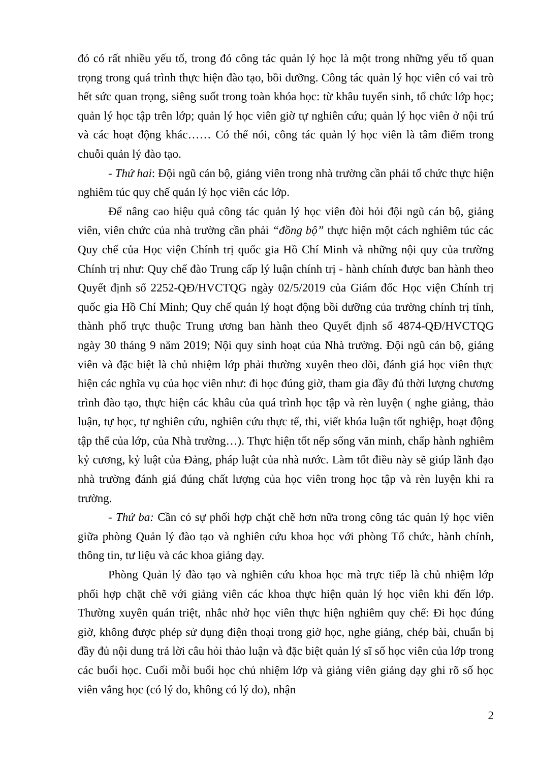đó có rất nhiều yếu tố, trong đó công tác quản lý học là một trong những yếu tố quan trọng trong quá trình thực hiện đào tạo, bồi dưỡng. Công tác quản lý học viên có vai trò hết sức quan trọng, siêng suốt trong toàn khóa học: từ khâu tuyển sinh, tổ chức lớp học; quản lý học tập trên lớp; quản lý học viên giờ tự nghiên cứu; quản lý học viên ở nội trú và các hoạt động khác…… Có thể nói, công tác quản lý học viên là tâm điểm trong chuỗi quản lý đào tạo.
- Thứ hai: Đội ngũ cán bộ, giảng viên trong nhà trường cần phải tổ chức thực hiện nghiêm túc quy chế quản lý học viên các lớp.
Để nâng cao hiệu quả công tác quản lý học viên đòi hỏi đội ngũ cán bộ, giảng viên, viên chức của nhà trường cần phải “đồng bộ” thực hiện một cách nghiêm túc các Quy chế của Học viện Chính trị quốc gia Hồ Chí Minh và những nội quy của trường Chính trị như: Quy chế đào Trung cấp lý luận chính trị - hành chính được ban hành theo Quyết định số 2252-QĐ/HVCTQG ngày 02/5/2019 của Giám đốc Học viện Chính trị quốc gia Hồ Chí Minh; Quy chế quản lý hoạt động bồi dưỡng của trường chính trị tỉnh, thành phố trực thuộc Trung ương ban hành theo Quyết định số 4874-QĐ/HVCTQG ngày 30 tháng 9 năm 2019; Nội quy sinh hoạt của Nhà trường. Đội ngũ cán bộ, giảng viên và đặc biệt là chủ nhiệm lớp phải thường xuyên theo dõi, đánh giá học viên thực hiện các nghĩa vụ của học viên như: đi học đúng giờ, tham gia đầy đủ thời lượng chương trình đào tạo, thực hiện các khâu của quá trình học tập và rèn luyện ( nghe giảng, thảo luận, tự học, tự nghiên cứu, nghiên cứu thực tế, thi, viết khóa luận tốt nghiệp, hoạt động tập thể của lớp, của Nhà trường…). Thực hiện tốt nếp sống văn minh, chấp hành nghiêm kỷ cương, kỷ luật của Đảng, pháp luật của nhà nước. Làm tốt điều này sẽ giúp lãnh đạo nhà trường đánh giá đúng chất lượng của học viên trong học tập và rèn luyện khi ra trường.
- Thứ ba: Cần có sự phối hợp chặt chẽ hơn nữa trong công tác quản lý học viên giữa phòng Quản lý đào tạo và nghiên cứu khoa học với phòng Tổ chức, hành chính, thông tin, tư liệu và các khoa giảng dạy.
Phòng Quản lý đào tạo và nghiên cứu khoa học mà trực tiếp là chủ nhiệm lớp phối hợp chặt chẽ với giảng viên các khoa thực hiện quản lý học viên khi đến lớp. Thường xuyên quán triệt, nhắc nhở học viên thực hiện nghiêm quy chế: Đi học đúng giờ, không được phép sử dụng điện thoại trong giờ học, nghe giảng, chép bài, chuẩn bị đầy đủ nội dung trả lời câu hỏi thảo luận và đặc biệt quản lý sĩ số học viên của lớp trong các buổi học. Cuối mỗi buổi học chủ nhiệm lớp và giảng viên giảng dạy ghi rõ số học viên vắng học (có lý do, không có lý do), nhận
2